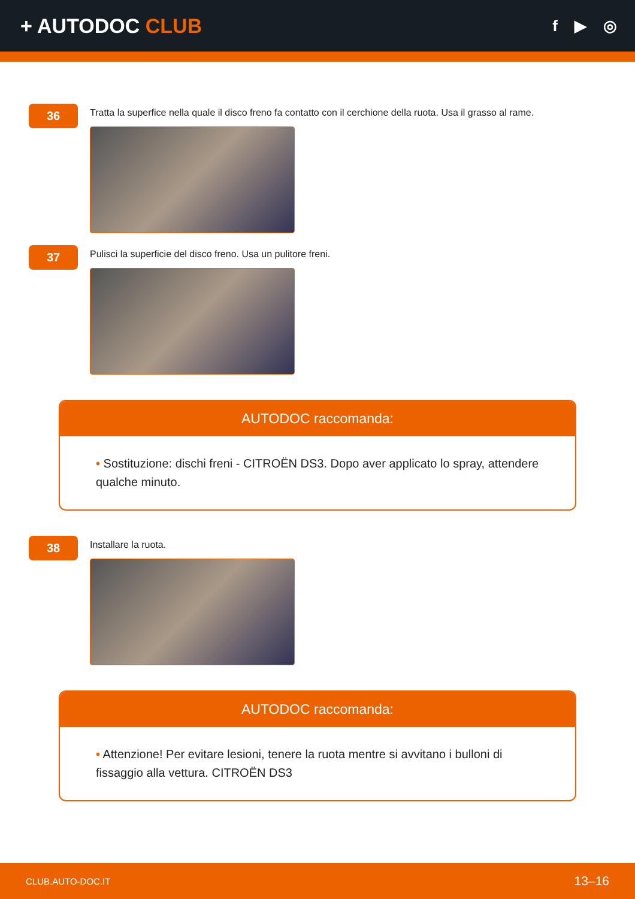+ AUTODOC CLUB
f ▶ ◎
36
Tratta la superfice nella quale il disco freno fa contatto con il cerchione della ruota. Usa il grasso al rame.
37
Pulisci la superficie del disco freno. Usa un pulitore freni.
AUTODOC raccomanda:
• Sostituzione: dischi freni - CITROËN DS3. Dopo aver applicato lo spray, attendere qualche minuto.
38
Installare la ruota.
AUTODOC raccomanda:
• Attenzione! Per evitare lesioni, tenere la ruota mentre si avvitano i bulloni di fissaggio alla vettura. CITROËN DS3
CLUB.AUTO-DOC.IT 13–16